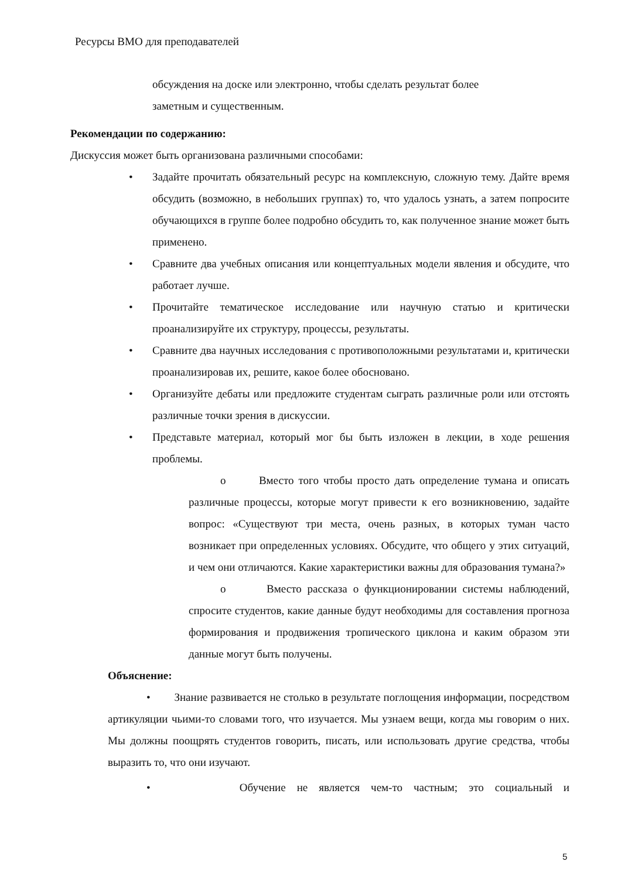Ресурсы ВМО для преподавателей
обсуждения на доске или электронно, чтобы сделать результат более
заметным и существенным.
Рекомендации по содержанию:
Дискуссия может быть организована различными способами:
• Задайте прочитать обязательный ресурс на комплексную, сложную тему. Дайте время обсудить (возможно, в небольших группах) то, что удалось узнать, а затем попросите обучающихся в группе более подробно обсудить то, как полученное знание может быть применено.
• Сравните два учебных описания или концептуальных модели явления и обсудите, что работает лучше.
• Прочитайте тематическое исследование или научную статью и критически проанализируйте их структуру, процессы, результаты.
• Сравните два научных исследования с противоположными результатами и, критически проанализировав их, решите, какое более обосновано.
• Организуйте дебаты или предложите студентам сыграть различные роли или отстоять различные точки зрения в дискуссии.
• Представьте материал, который мог бы быть изложен в лекции, в ходе решения проблемы.
o Вместо того чтобы просто дать определение тумана и описать различные процессы, которые могут привести к его возникновению, задайте вопрос: «Существуют три места, очень разных, в которых туман часто возникает при определенных условиях. Обсудите, что общего у этих ситуаций, и чем они отличаются. Какие характеристики важны для образования тумана?»
o Вместо рассказа о функционировании системы наблюдений, спросите студентов, какие данные будут необходимы для составления прогноза формирования и продвижения тропического циклона и каким образом эти данные могут быть получены.
Объяснение:
• Знание развивается не столько в результате поглощения информации, посредством артикуляции чьими-то словами того, что изучается. Мы узнаем вещи, когда мы говорим о них. Мы должны поощрять студентов говорить, писать, или использовать другие средства, чтобы выразить то, что они изучают.
• Обучение не является чем-то частным; это социальный и
5